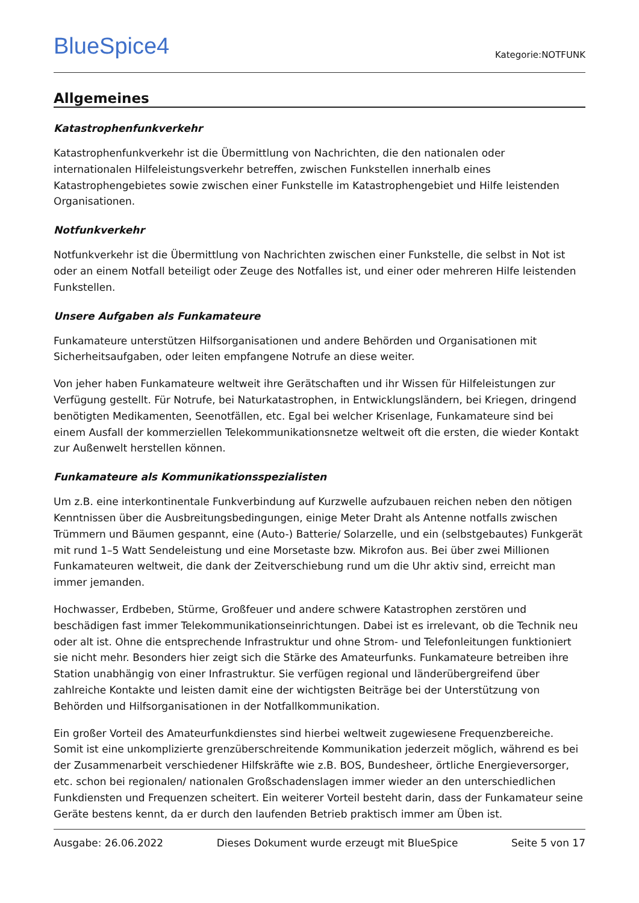BlueSpice4
Kategorie:NOTFUNK
Allgemeines
Katastrophenfunkverkehr
Katastrophenfunkverkehr ist die Übermittlung von Nachrichten, die den nationalen oder internationalen Hilfeleistungsverkehr betreffen, zwischen Funkstellen innerhalb eines Katastrophengebietes sowie zwischen einer Funkstelle im Katastrophengebiet und Hilfe leistenden Organisationen.
Notfunkverkehr
Notfunkverkehr ist die Übermittlung von Nachrichten zwischen einer Funkstelle, die selbst in Not ist oder an einem Notfall beteiligt oder Zeuge des Notfalles ist, und einer oder mehreren Hilfe leistenden Funkstellen.
Unsere Aufgaben als Funkamateure
Funkamateure unterstützen Hilfsorganisationen und andere Behörden und Organisationen mit Sicherheitsaufgaben, oder leiten empfangene Notrufe an diese weiter.
Von jeher haben Funkamateure weltweit ihre Gerätschaften und ihr Wissen für Hilfeleistungen zur Verfügung gestellt. Für Notrufe, bei Naturkatastrophen, in Entwicklungsländern, bei Kriegen, dringend benötigten Medikamenten, Seenotfällen, etc. Egal bei welcher Krisenlage, Funkamateure sind bei einem Ausfall der kommerziellen Telekommunikationsnetze weltweit oft die ersten, die wieder Kontakt zur Außenwelt herstellen können.
Funkamateure als Kommunikationsspezialisten
Um z.B. eine interkontinentale Funkverbindung auf Kurzwelle aufzubauen reichen neben den nötigen Kenntnissen über die Ausbreitungsbedingungen, einige Meter Draht als Antenne notfalls zwischen Trümmern und Bäumen gespannt, eine (Auto-) Batterie/ Solarzelle, und ein (selbstgebautes) Funkgerät mit rund 1–5 Watt Sendeleistung und eine Morsetaste bzw. Mikrofon aus. Bei über zwei Millionen Funkamateuren weltweit, die dank der Zeitverschiebung rund um die Uhr aktiv sind, erreicht man immer jemanden.
Hochwasser, Erdbeben, Stürme, Großfeuer und andere schwere Katastrophen zerstören und beschädigen fast immer Telekommunikationseinrichtungen. Dabei ist es irrelevant, ob die Technik neu oder alt ist. Ohne die entsprechende Infrastruktur und ohne Strom- und Telefonleitungen funktioniert sie nicht mehr. Besonders hier zeigt sich die Stärke des Amateurfunks. Funkamateure betreiben ihre Station unabhängig von einer Infrastruktur. Sie verfügen regional und länderübergreifend über zahlreiche Kontakte und leisten damit eine der wichtigsten Beiträge bei der Unterstützung von Behörden und Hilfsorganisationen in der Notfallkommunikation.
Ein großer Vorteil des Amateurfunkdienstes sind hierbei weltweit zugewiesene Frequenzbereiche. Somit ist eine unkomplizierte grenzüberschreitende Kommunikation jederzeit möglich, während es bei der Zusammenarbeit verschiedener Hilfskräfte wie z.B. BOS, Bundesheer, örtliche Energieversorger, etc. schon bei regionalen/ nationalen Großschadenslagen immer wieder an den unterschiedlichen Funkdiensten und Frequenzen scheitert. Ein weiterer Vorteil besteht darin, dass der Funkamateur seine Geräte bestens kennt, da er durch den laufenden Betrieb praktisch immer am Üben ist.
Ausgabe: 26.06.2022 Dieses Dokument wurde erzeugt mit BlueSpice Seite 5 von 17